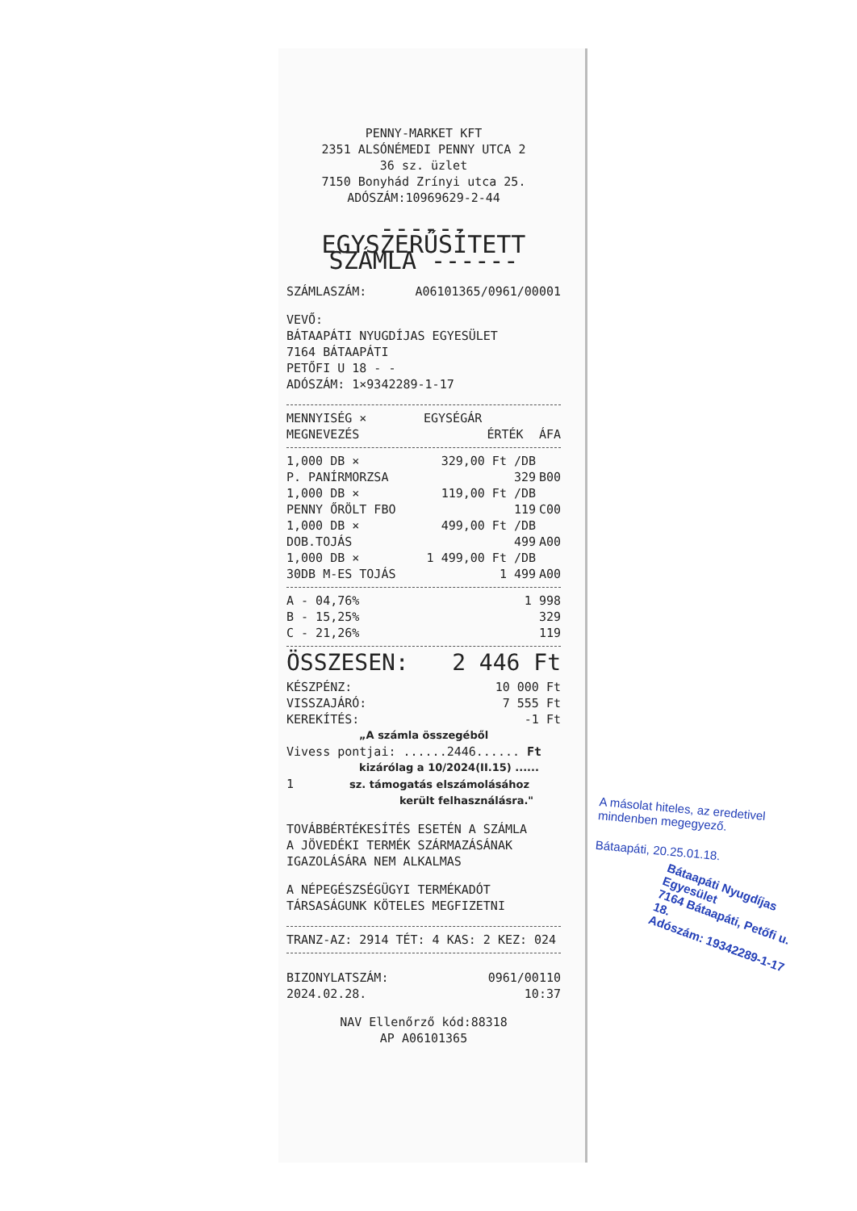PENNY-MARKET KFT
2351 ALSÓNÉMEDI PENNY UTCA 2
36 sz. üzlet
7150 Bonyhád Zrínyi utca 25.
ADÓSZÁM:10969629-2-44
------ EGYSZERŰSÍTETT SZÁMLA ------
| SZÁMLASZÁM: | A06101365/0961/00001 |
VEVŐ:
BÁTAAPÁTI NYUGDÍJAS EGYESÜLET
7164 BÁTAAPÁTI
PETŐFI U 18 - -
ADÓSZÁM: 1×9342289-1-17
| MENNYISÉG × | EGYSÉGÁR | |
| MEGNEVEZÉS | ÉRTÉK | ÁFA |
| 1,000 DB × | 329,00 Ft /DB | |
| P. PANÍRMORZSA | 329 | B00 |
| 1,000 DB × | 119,00 Ft /DB | |
| PENNY ŐRÖLT FBO | 119 | C00 |
| 1,000 DB × | 499,00 Ft /DB | |
| DOB.TOJÁS | 499 | A00 |
| 1,000 DB × | 1 499,00 Ft /DB | |
| 30DB M-ES TOJÁS | 1 499 | A00 |
| A - 04,76% | 1 998 |
| B - 15,25% | 329 |
| C - 21,26% | 119 |
| ÖSSZESEN: | 2 446 Ft |
| KÉSZPÉNZ: | 10 000 Ft |
| VISSZAJÁRÓ: | 7 555 Ft |
| KEREKÍTÉS: | -1 Ft |
„A számla összegéből
Vivess pontjai: ......2446...... Ft
kizárólag a 10/2024(II.15) ......
1 sz. támogatás elszámolásához
került felhasználásra."
TOVÁBBÉRTÉKESÍTÉS ESETÉN A SZÁMLA
A JÖVEDÉKI TERMÉK SZÁRMAZÁSÁNAK
IGAZOLÁSÁRA NEM ALKALMAS
A NÉPEGÉSZSÉGÜGYI TERMÉKADÓT
TÁRSASÁGUNK KÖTELES MEGFIZETNI
TRANZ-AZ: 2914 TÉT: 4 KAS: 2 KEZ: 024
| BIZONYLATSZÁM: | 0961/00110 |
| 2024.02.28. | 10:37 |
NAV Ellenőrző kód:88318
AP A06101365
A másolat hiteles, az eredetivel mindenben megegyező.
Bátaapáti, 20.25.01.18.
Bátaapáti Nyugdíjas Egyesület
7164 Bátaapáti, Petőfi u. 18.
Adószám: 19342289-1-17